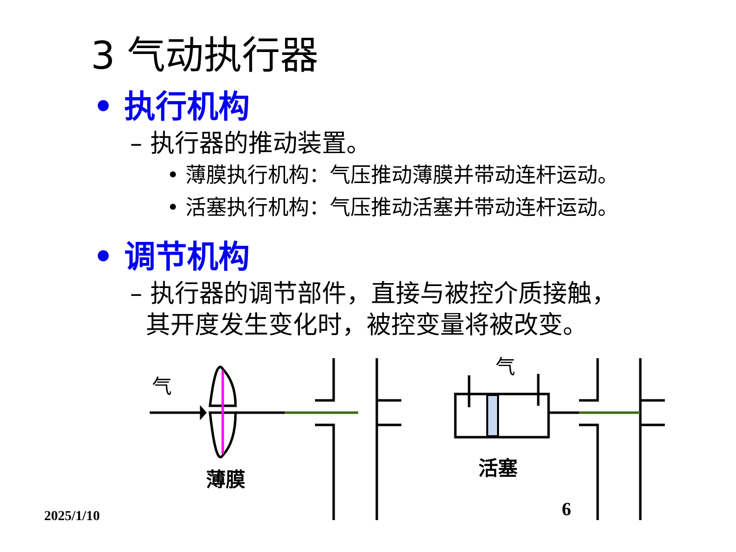3 气动执行器
• 执行机构
– 执行器的推动装置。
• 薄膜执行机构：气压推动薄膜并带动连杆运动。
• 活塞执行机构：气压推动活塞并带动连杆运动。
• 调节机构
– 执行器的调节部件，直接与被控介质接触，
其开度发生变化时，被控变量将被改变。
气
气
薄膜 活塞
2025/1/10 6